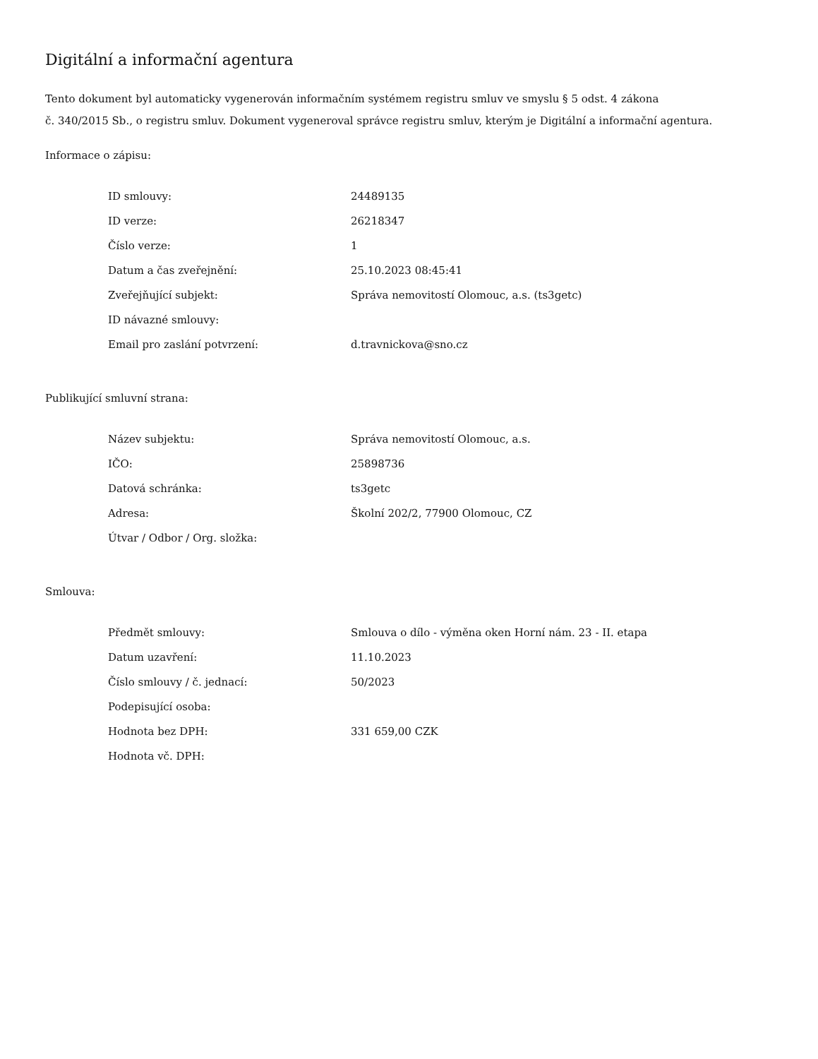Digitální a informační agentura
Tento dokument byl automaticky vygenerován informačním systémem registru smluv ve smyslu § 5 odst. 4 zákona
č. 340/2015 Sb., o registru smluv. Dokument vygeneroval správce registru smluv, kterým je Digitální a informační agentura.
Informace o zápisu:
| ID smlouvy: | 24489135 |
| ID verze: | 26218347 |
| Číslo verze: | 1 |
| Datum a čas zveřejnění: | 25.10.2023 08:45:41 |
| Zveřejňující subjekt: | Správa nemovitostí Olomouc, a.s. (ts3getc) |
| ID návazné smlouvy: | |
| Email pro zaslání potvrzení: | d.travnickova@sno.cz |
Publikující smluvní strana:
| Název subjektu: | Správa nemovitostí Olomouc, a.s. |
| IČO: | 25898736 |
| Datová schránka: | ts3getc |
| Adresa: | Školní 202/2, 77900 Olomouc, CZ |
| Útvar / Odbor / Org. složka: | |
Smlouva:
| Předmět smlouvy: | Smlouva o dílo - výměna oken Horní nám. 23 - II. etapa |
| Datum uzavření: | 11.10.2023 |
| Číslo smlouvy / č. jednací: | 50/2023 |
| Podepisující osoba: | |
| Hodnota bez DPH: | 331 659,00 CZK |
| Hodnota vč. DPH: | |